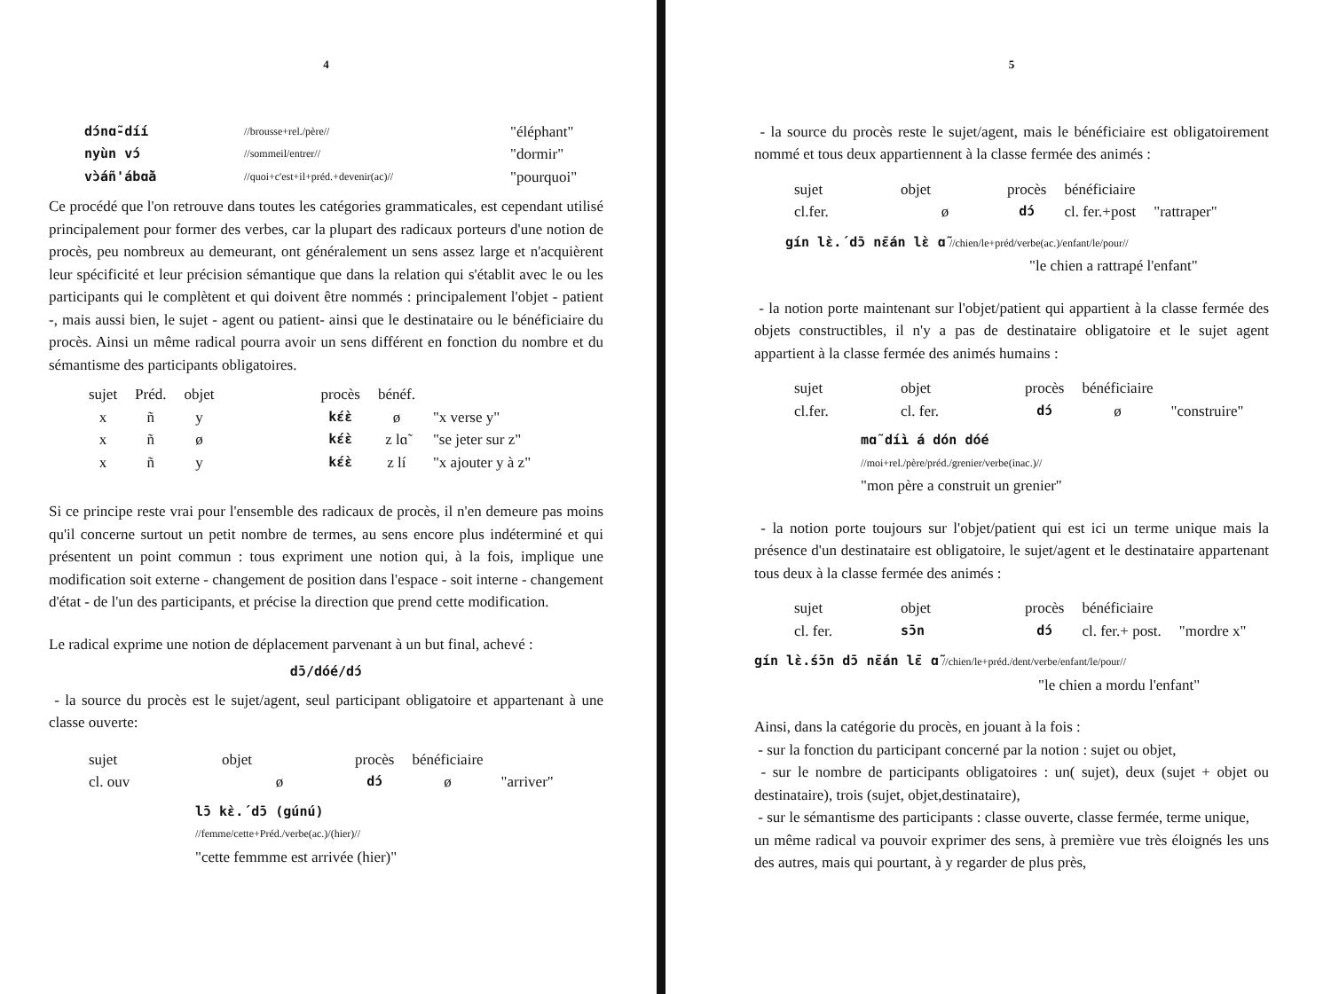4
| dɔ́nɑ̃-díí | //brousse+rel./père// | "éléphant" |
| nyùn vɔ́ | //sommeil/entrer// | "dormir" |
| vɔ̀áñ'ábɑ̃à | //quoi+c'est+il+préd.+devenir(ac)// | "pourquoi" |
Ce procédé que l'on retrouve dans toutes les catégories grammaticales, est cependant utilisé principalement pour former des verbes, car la plupart des radicaux porteurs d'une notion de procès, peu nombreux au demeurant, ont généralement un sens assez large et n'acquièrent leur spécificité et leur précision sémantique que dans la relation qui s'établit avec le ou les participants qui le complètent et qui doivent être nommés : principalement l'objet - patient -, mais aussi bien, le sujet - agent ou patient- ainsi que le destinataire ou le bénéficiaire du procès. Ainsi un même radical pourra avoir un sens différent en fonction du nombre et du sémantisme des participants obligatoires.
| sujet | Préd. | objet | | procès | bénéf. | |
| x | ñ | y | | kɛ́ɛ̀ | ø | "x verse y" |
| x | ñ | ø | | kɛ́ɛ̀ | z lɑ̃ | "se jeter sur z" |
| x | ñ | y | | kɛ́ɛ̀ | z lí | "x ajouter y à z" |
Si ce principe reste vrai pour l'ensemble des radicaux de procès, il n'en demeure pas moins qu'il concerne surtout un petit nombre de termes, au sens encore plus indéterminé et qui présentent un point commun : tous expriment une notion qui, à la fois, implique une modification soit externe - changement de position dans l'espace - soit interne - changement d'état - de l'un des participants, et précise la direction que prend cette modification.
Le radical exprime une notion de déplacement parvenant à un but final, achevé :
dɔ̄/dóé/dɔ́
- la source du procès est le sujet/agent, seul participant obligatoire et appartenant à une classe ouverte:
| sujet | objet | procès | bénéficiaire | |
| cl. ouv | ø | dɔ́ | ø | "arriver" |
lɔ̄ kɛ̀.́ dɔ̄ (gúnú)
//femme/cette+Préd./verbe(ac.)/(hier)//
"cette femmme est arrivée (hier)"
5
- la source du procès reste le sujet/agent, mais le bénéficiaire est obligatoirement nommé et tous deux appartiennent à la classe fermée des animés :
| sujet | objet | procès | bénéficiaire | |
| cl.fer. | ø | dɔ́ | cl. fer.+post | "rattraper" |
gín lɛ̀.́ dɔ̄ nɛ̄án lɛ̀ ɑ̃ //chien/le+préd/verbe(ac.)/enfant/le/pour//
"le chien a rattrapé l'enfant"
- la notion porte maintenant sur l'objet/patient qui appartient à la classe fermée des objets constructibles, il n'y a pas de destinataire obligatoire et le sujet agent appartient à la classe fermée des animés humains :
| sujet | objet | procès | bénéficiaire | |
| cl.fer. | cl. fer. | dɔ́ | ø | "construire" |
mɑ̃ díì á dón dóé
//moi+rel./père/préd./grenier/verbe(inac.)//
"mon père a construit un grenier"
- la notion porte toujours sur l'objet/patient qui est ici un terme unique mais la présence d'un destinataire est obligatoire, le sujet/agent et le destinataire appartenant tous deux à la classe fermée des animés :
| sujet | objet | procès | bénéficiaire | |
| cl. fer. | sɔ̄n | dɔ́ | cl. fer.+ post. | "mordre x" |
gín lɛ̀.́sɔ̄n dɔ̄ nɛ̄án lɛ̄ ɑ̃ //chien/le+préd./dent/verbe/enfant/le/pour//
"le chien a mordu l'enfant"
Ainsi, dans la catégorie du procès, en jouant à la fois :
- sur la fonction du participant concerné par la notion : sujet ou objet,
- sur le nombre de participants obligatoires : un( sujet), deux (sujet + objet ou destinataire), trois (sujet, objet,destinataire),
- sur le sémantisme des participants : classe ouverte, classe fermée, terme unique,
un même radical va pouvoir exprimer des sens, à première vue très éloignés les uns des autres, mais qui pourtant, à y regarder de plus près,